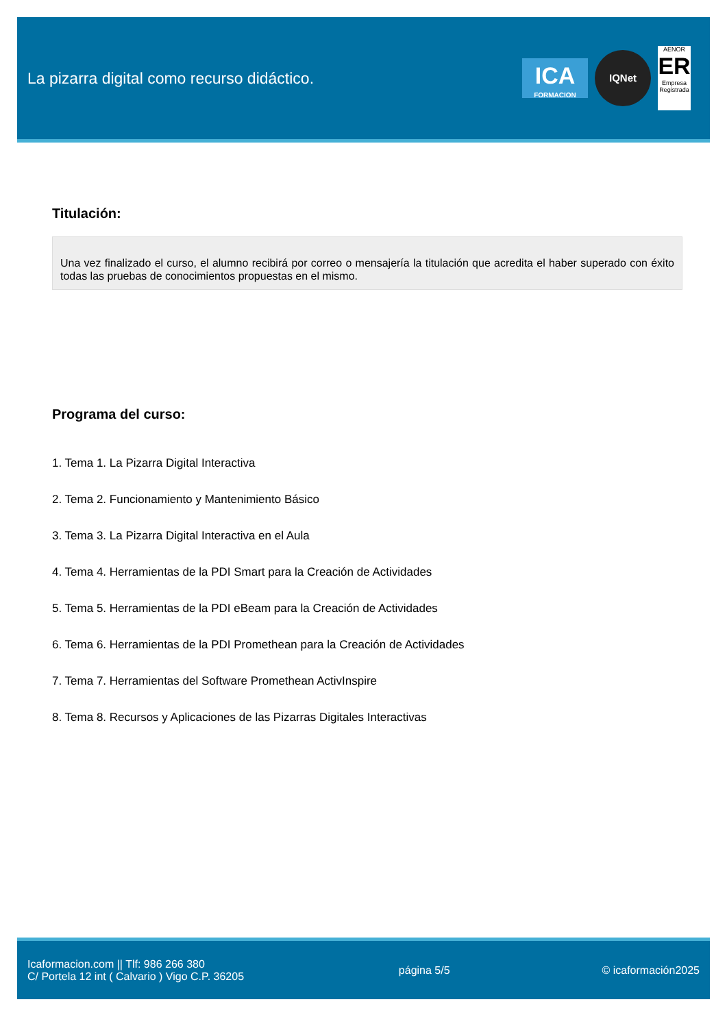La pizarra digital como recurso didáctico.
ICA
FORMACION
IQNet
AENOR
ER
Empresa Registrada
Titulación:
Una vez finalizado el curso, el alumno recibirá por correo o mensajería la titulación que acredita el haber superado con éxito todas las pruebas de conocimientos propuestas en el mismo.
Programa del curso:
1. Tema 1. La Pizarra Digital Interactiva
2. Tema 2. Funcionamiento y Mantenimiento Básico
3. Tema 3. La Pizarra Digital Interactiva en el Aula
4. Tema 4. Herramientas de la PDI Smart para la Creación de Actividades
5. Tema 5. Herramientas de la PDI eBeam para la Creación de Actividades
6. Tema 6. Herramientas de la PDI Promethean para la Creación de Actividades
7. Tema 7. Herramientas del Software Promethean ActivInspire
8. Tema 8. Recursos y Aplicaciones de las Pizarras Digitales Interactivas
Icaformacion.com || Tlf: 986 266 380
C/ Portela 12 int ( Calvario ) Vigo C.P. 36205
página 5/5 © icaformación2025